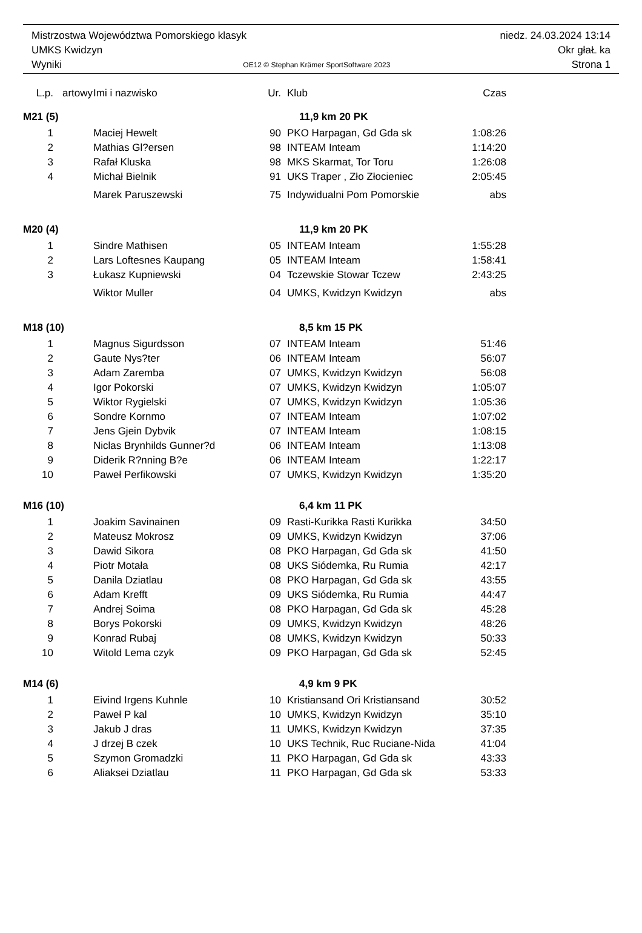Mistrzostwa Województwa Pomorskiego klasyk niedz. 24.03.2024 13:14
UMKS Kwidzyn Okr głaŁ ka
Wyniki OE12 © Stephan Krämer SportSoftware 2023 Strona 1
| L.p. | artowy | Imi i nazwisko | Ur. | Klub | Czas |
| --- | --- | --- | --- | --- | --- |
| M21 (5) | | | 11,9 km 20 PK | | |
| 1 | | Maciej Hewelt | 90 | PKO Harpagan, Gd Gda sk | 1:08:26 |
| 2 | | Mathias Gl?ersen | 98 | INTEAM Inteam | 1:14:20 |
| 3 | | Rafał Kluska | 98 | MKS Skarmat, Tor Toru | 1:26:08 |
| 4 | | Michał Bielnik | 91 | UKS Traper , Zło Złocieniec | 2:05:45 |
| | | Marek Paruszewski | 75 | Indywidualni Pom Pomorskie | abs |
| M20 (4) | | | 11,9 km 20 PK | | |
| 1 | | Sindre Mathisen | 05 | INTEAM Inteam | 1:55:28 |
| 2 | | Lars Loftesnes Kaupang | 05 | INTEAM Inteam | 1:58:41 |
| 3 | | Łukasz Kupniewski | 04 | Tczewskie Stowar Tczew | 2:43:25 |
| | | Wiktor Muller | 04 | UMKS, Kwidzyn Kwidzyn | abs |
| M18 (10) | | | 8,5 km 15 PK | | |
| 1 | | Magnus Sigurdsson | 07 | INTEAM Inteam | 51:46 |
| 2 | | Gaute Nys?ter | 06 | INTEAM Inteam | 56:07 |
| 3 | | Adam Zaremba | 07 | UMKS, Kwidzyn Kwidzyn | 56:08 |
| 4 | | Igor Pokorski | 07 | UMKS, Kwidzyn Kwidzyn | 1:05:07 |
| 5 | | Wiktor Rygielski | 07 | UMKS, Kwidzyn Kwidzyn | 1:05:36 |
| 6 | | Sondre Kornmo | 07 | INTEAM Inteam | 1:07:02 |
| 7 | | Jens Gjein Dybvik | 07 | INTEAM Inteam | 1:08:15 |
| 8 | | Niclas Brynhilds Gunner?d | 06 | INTEAM Inteam | 1:13:08 |
| 9 | | Diderik R?nning B?e | 06 | INTEAM Inteam | 1:22:17 |
| 10 | | Paweł Perfikowski | 07 | UMKS, Kwidzyn Kwidzyn | 1:35:20 |
| M16 (10) | | | 6,4 km 11 PK | | |
| 1 | | Joakim Savinainen | 09 | Rasti-Kurikka Rasti Kurikka | 34:50 |
| 2 | | Mateusz Mokrosz | 09 | UMKS, Kwidzyn Kwidzyn | 37:06 |
| 3 | | Dawid Sikora | 08 | PKO Harpagan, Gd Gda sk | 41:50 |
| 4 | | Piotr Motała | 08 | UKS Siódemka, Ru Rumia | 42:17 |
| 5 | | Danila Dziatlau | 08 | PKO Harpagan, Gd Gda sk | 43:55 |
| 6 | | Adam Krefft | 09 | UKS Siódemka, Ru Rumia | 44:47 |
| 7 | | Andrej Soima | 08 | PKO Harpagan, Gd Gda sk | 45:28 |
| 8 | | Borys Pokorski | 09 | UMKS, Kwidzyn Kwidzyn | 48:26 |
| 9 | | Konrad Rubaj | 08 | UMKS, Kwidzyn Kwidzyn | 50:33 |
| 10 | | Witold Lema czyk | 09 | PKO Harpagan, Gd Gda sk | 52:45 |
| M14 (6) | | | 4,9 km 9 PK | | |
| 1 | | Eivind Irgens Kuhnle | 10 | Kristiansand Ori Kristiansand | 30:52 |
| 2 | | Paweł P kal | 10 | UMKS, Kwidzyn Kwidzyn | 35:10 |
| 3 | | Jakub J dras | 11 | UMKS, Kwidzyn Kwidzyn | 37:35 |
| 4 | | J drzej B czek | 10 | UKS Technik, Ruc Ruciane-Nida | 41:04 |
| 5 | | Szymon Gromadzki | 11 | PKO Harpagan, Gd Gda sk | 43:33 |
| 6 | | Aliaksei Dziatlau | 11 | PKO Harpagan, Gd Gda sk | 53:33 |